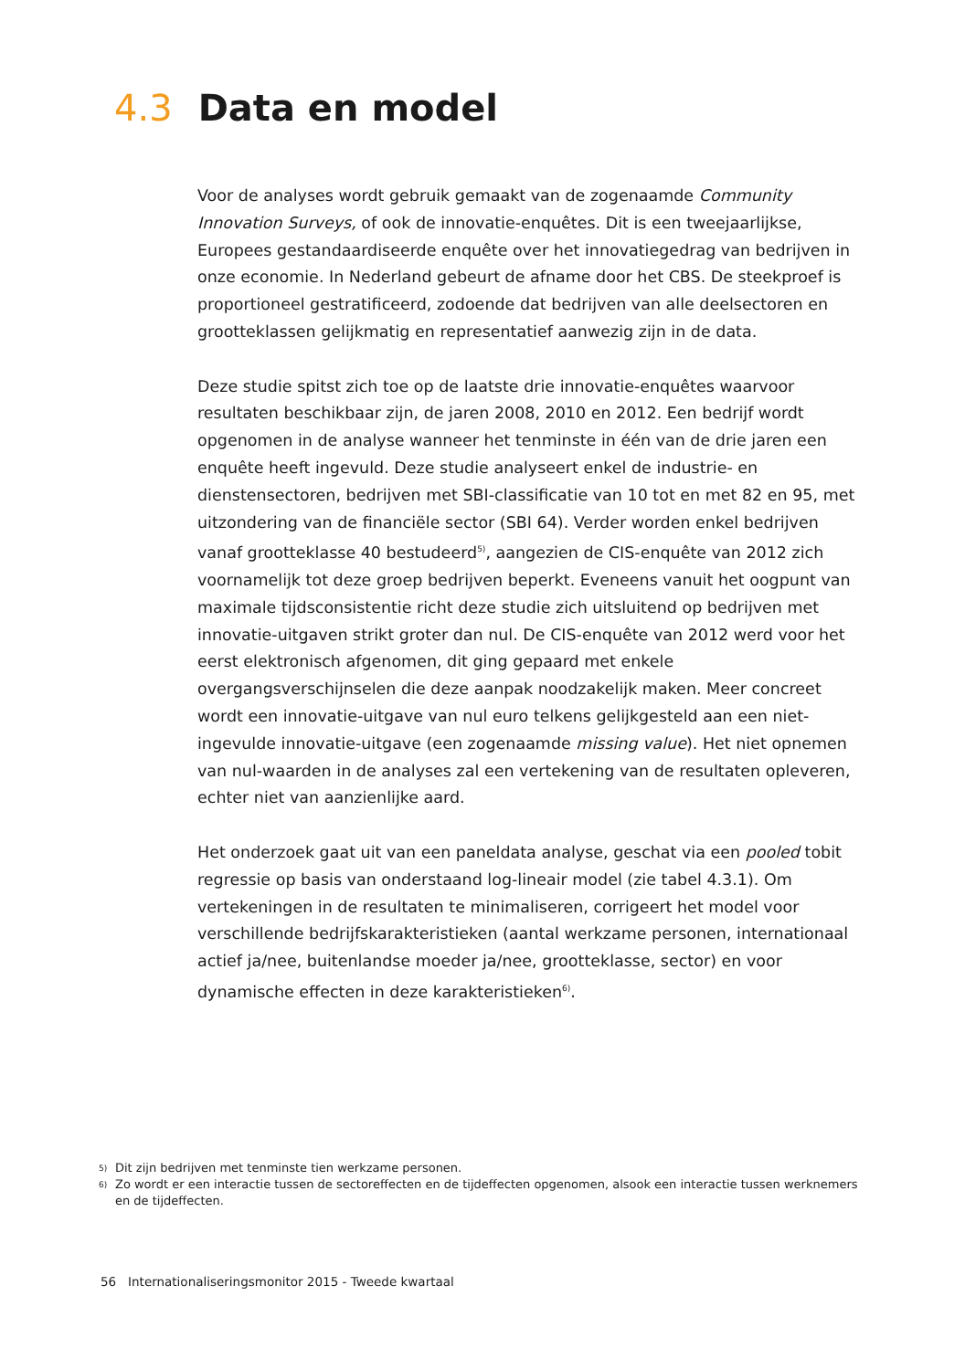4.3 Data en model
Voor de analyses wordt gebruik gemaakt van de zogenaamde Community Innovation Surveys, of ook de innovatie-enquêtes. Dit is een tweejaarlijkse, Europees gestandaardiseerde enquête over het innovatiegedrag van bedrijven in onze economie. In Nederland gebeurt de afname door het CBS. De steekproef is proportioneel gestratificeerd, zodoende dat bedrijven van alle deelsectoren en grootteklassen gelijkmatig en representatief aanwezig zijn in de data.
Deze studie spitst zich toe op de laatste drie innovatie-enquêtes waarvoor resultaten beschikbaar zijn, de jaren 2008, 2010 en 2012. Een bedrijf wordt opgenomen in de analyse wanneer het tenminste in één van de drie jaren een enquête heeft ingevuld. Deze studie analyseert enkel de industrie- en dienstensectoren, bedrijven met SBI-classificatie van 10 tot en met 82 en 95, met uitzondering van de financiële sector (SBI 64). Verder worden enkel bedrijven vanaf grootteklasse 40 bestudeerd<sup>5)</sup>, aangezien de CIS-enquête van 2012 zich voornamelijk tot deze groep bedrijven beperkt. Eveneens vanuit het oogpunt van maximale tijdsconsistentie richt deze studie zich uitsluitend op bedrijven met innovatie-uitgaven strikt groter dan nul. De CIS-enquête van 2012 werd voor het eerst elektronisch afgenomen, dit ging gepaard met enkele overgangsverschijnselen die deze aanpak noodzakelijk maken. Meer concreet wordt een innovatie-uitgave van nul euro telkens gelijkgesteld aan een niet-ingevulde innovatie-uitgave (een zogenaamde missing value). Het niet opnemen van nul-waarden in de analyses zal een vertekening van de resultaten opleveren, echter niet van aanzienlijke aard.
Het onderzoek gaat uit van een paneldata analyse, geschat via een pooled tobit regressie op basis van onderstaand log-lineair model (zie tabel 4.3.1). Om vertekeningen in de resultaten te minimaliseren, corrigeert het model voor verschillende bedrijfskarakteristieken (aantal werkzame personen, internationaal actief ja/nee, buitenlandse moeder ja/nee, grootteklasse, sector) en voor dynamische effecten in deze karakteristieken<sup>6)</sup>.
5) Dit zijn bedrijven met tenminste tien werkzame personen.
6) Zo wordt er een interactie tussen de sectoreffecten en de tijdeffecten opgenomen, alsook een interactie tussen werknemers en de tijdeffecten.
56 Internationaliseringsmonitor 2015 - Tweede kwartaal